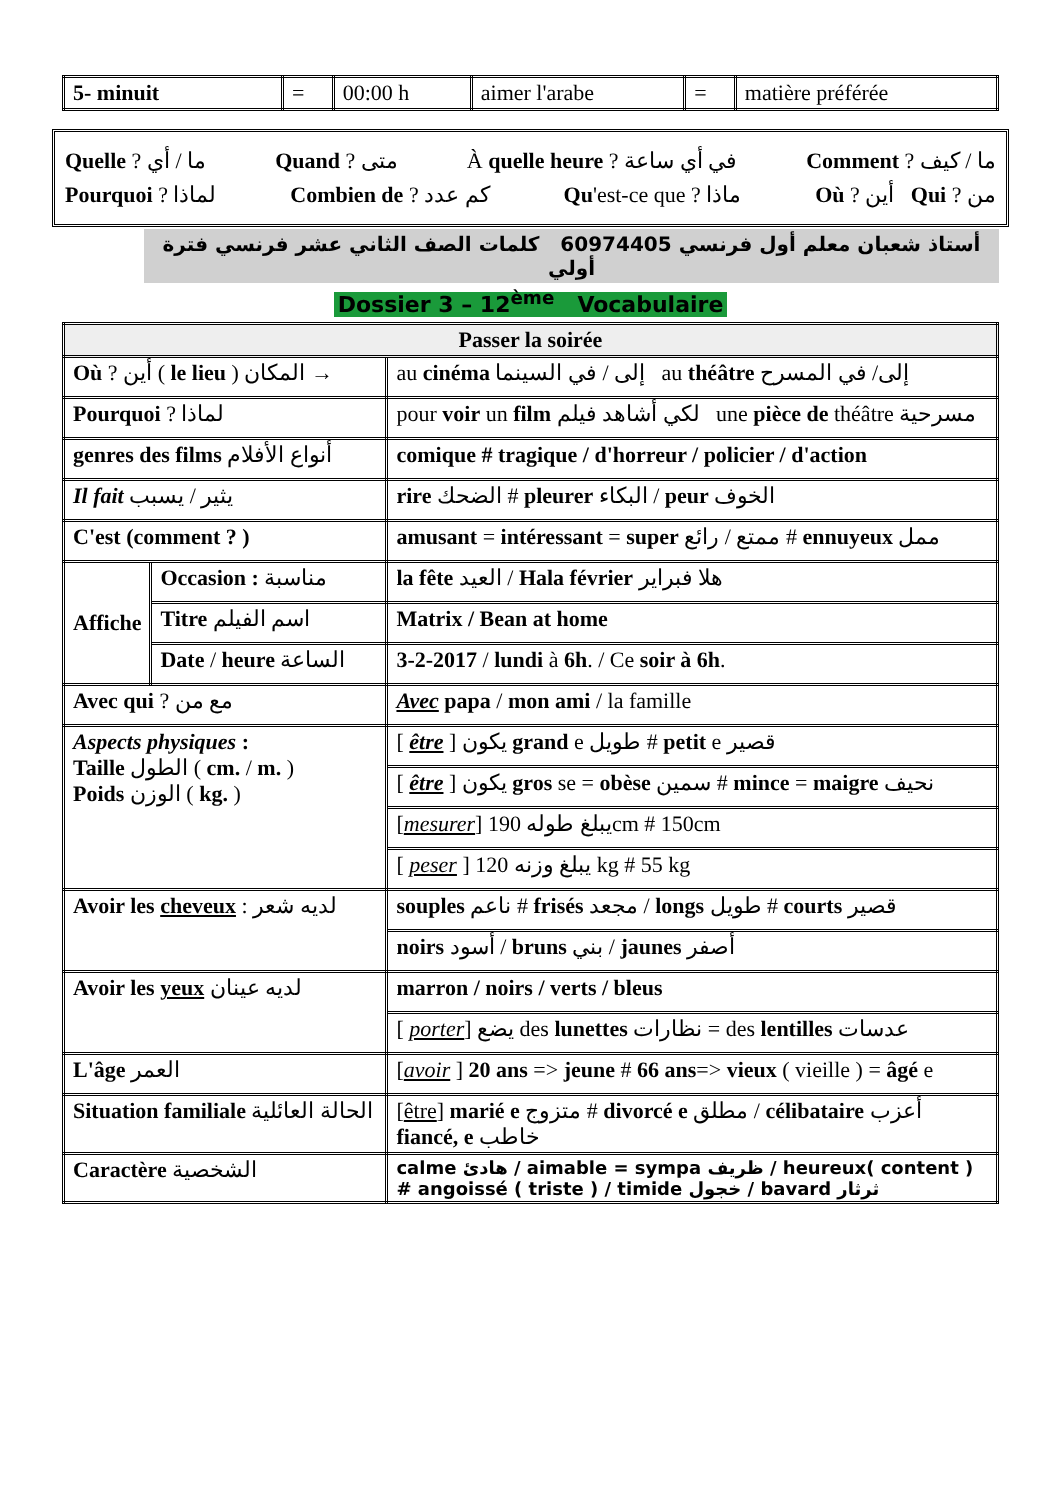| 5- minuit | = | 00:00 h | aimer l'arabe | = | matière préférée |
Quelle ? ما / أي Quand ? متى À quelle heure ? في أي ساعة Comment ? ما / كيف
Pourquoi ? لماذا Combien de ? كم عدد Qu'est-ce que ? ماذا Où ? أين Qui ? من
أستاذ شعبان معلم أول فرنسي 60974405 كلمات الصف الثاني عشر فرنسي فترة أولي
Dossier 3 – 12<sup>ème</sup> Vocabulaire
| Passer la soirée | | |
| --- | --- | --- |
| Où ? أين ( le lieu ) المكان → | | au cinéma إلى / في السينما au théâtre إلى/ في المسرح |
| Pourquoi ? لماذا | | pour voir un film لكي أشاهد فيلم une pièce de théâtre مسرحية |
| genres des films أنواع الأفلام | | comique # tragique / d'horreur / policier / d'action |
| Il fait يثير / يسبب | | rire الضحك # pleurer البكاء / peur الخوف |
| C'est (comment ? ) | | amusant = intéressant = super ممتع / رائع # ennuyeux ممل |
| Affiche | Occasion : مناسبة | la fête العيد / Hala février هلا فبراير |
| | Titre اسم الفيلم | Matrix / Bean at home |
| | Date / heure الساعة | 3-2-2017 / lundi à 6h . / Ce soir à 6h . |
| Avec qui ? مع من | | Avec papa / mon ami / la famille |
| Aspects physiques : Taille الطول ( cm. / m. ) Poids الوزن ( kg. ) | | [ être ] يكون grand e طويل # petit e قصير |
| | | [ être ] يكون gros se = obèse سمين # mince = maigre نحيف |
| | | [ mesurer ] يبلغ طوله 190cm # 150cm |
| | | [ peser ] يبلغ وزنه 120 kg # 55 kg |
| Avoir les cheveux : لديه شعر | | souples ناعم # frisés مجعد / longs طويل # courts قصير |
| | | noirs أسود / bruns بني / jaunes أصفر |
| Avoir les yeux لديه عينان | | marron / noirs / verts / bleus |
| | | [ porter ] يضع des lunettes نظارات = des lentilles عدسات |
| L'âge العمر | | [ avoir ] 20 ans => jeune # 66 ans => vieux ( vieille ) = âgé e |
| Situation familiale الحالة العائلية | | [ être ] marié e متزوج # divorcé e مطلق / célibataire أعزب fiancé, e خاطب |
| Caractère الشخصية | | calme هادئ / aimable = sympa ظريف / heureux( content ) # angoissé ( triste ) / timide خجول / bavard ثرثار |